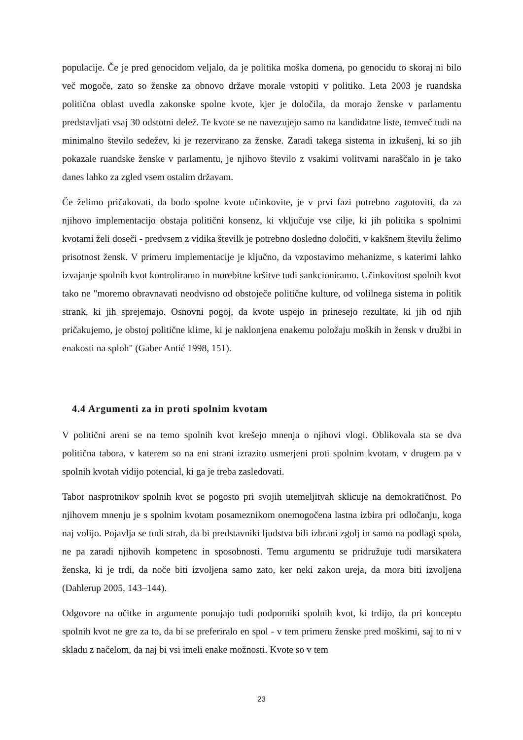populacije. Če je pred genocidom veljalo, da je politika moška domena, po genocidu to skoraj ni bilo več mogoče, zato so ženske za obnovo države morale vstopiti v politiko. Leta 2003 je ruandska politična oblast uvedla zakonske spolne kvote, kjer je določila, da morajo ženske v parlamentu predstavljati vsaj 30 odstotni delež. Te kvote se ne navezujejo samo na kandidatne liste, temveč tudi na minimalno število sedežev, ki je rezervirano za ženske. Zaradi takega sistema in izkušenj, ki so jih pokazale ruandske ženske v parlamentu, je njihovo število z vsakimi volitvami naraščalo in je tako danes lahko za zgled vsem ostalim državam.
Če želimo pričakovati, da bodo spolne kvote učinkovite, je v prvi fazi potrebno zagotoviti, da za njihovo implementacijo obstaja politični konsenz, ki vključuje vse cilje, ki jih politika s spolnimi kvotami želi doseči - predvsem z vidika številk je potrebno dosledno določiti, v kakšnem številu želimo prisotnost žensk. V primeru implementacije je ključno, da vzpostavimo mehanizme, s katerimi lahko izvajanje spolnih kvot kontroliramo in morebitne kršitve tudi sankcioniramo. Učinkovitost spolnih kvot tako ne "moremo obravnavati neodvisno od obstoječe politične kulture, od volilnega sistema in politik strank, ki jih sprejemajo. Osnovni pogoj, da kvote uspejo in prinesejo rezultate, ki jih od njih pričakujemo, je obstoj politične klime, ki je naklonjena enakemu položaju moških in žensk v družbi in enakosti na sploh" (Gaber Antić 1998, 151).
4.4 Argumenti za in proti spolnim kvotam
V politični areni se na temo spolnih kvot krešejo mnenja o njihovi vlogi. Oblikovala sta se dva politična tabora, v katerem so na eni strani izrazito usmerjeni proti spolnim kvotam, v drugem pa v spolnih kvotah vidijo potencial, ki ga je treba zasledovati.
Tabor nasprotnikov spolnih kvot se pogosto pri svojih utemeljitvah sklicuje na demokratičnost. Po njihovem mnenju je s spolnim kvotam posameznikom onemogočena lastna izbira pri odločanju, koga naj volijo. Pojavlja se tudi strah, da bi predstavniki ljudstva bili izbrani zgolj in samo na podlagi spola, ne pa zaradi njihovih kompetenc in sposobnosti. Temu argumentu se pridružuje tudi marsikatera ženska, ki je trdi, da noče biti izvoljena samo zato, ker neki zakon ureja, da mora biti izvoljena (Dahlerup 2005, 143–144).
Odgovore na očitke in argumente ponujajo tudi podporniki spolnih kvot, ki trdijo, da pri konceptu spolnih kvot ne gre za to, da bi se preferiralo en spol - v tem primeru ženske pred moškimi, saj to ni v skladu z načelom, da naj bi vsi imeli enake možnosti. Kvote so v tem
23